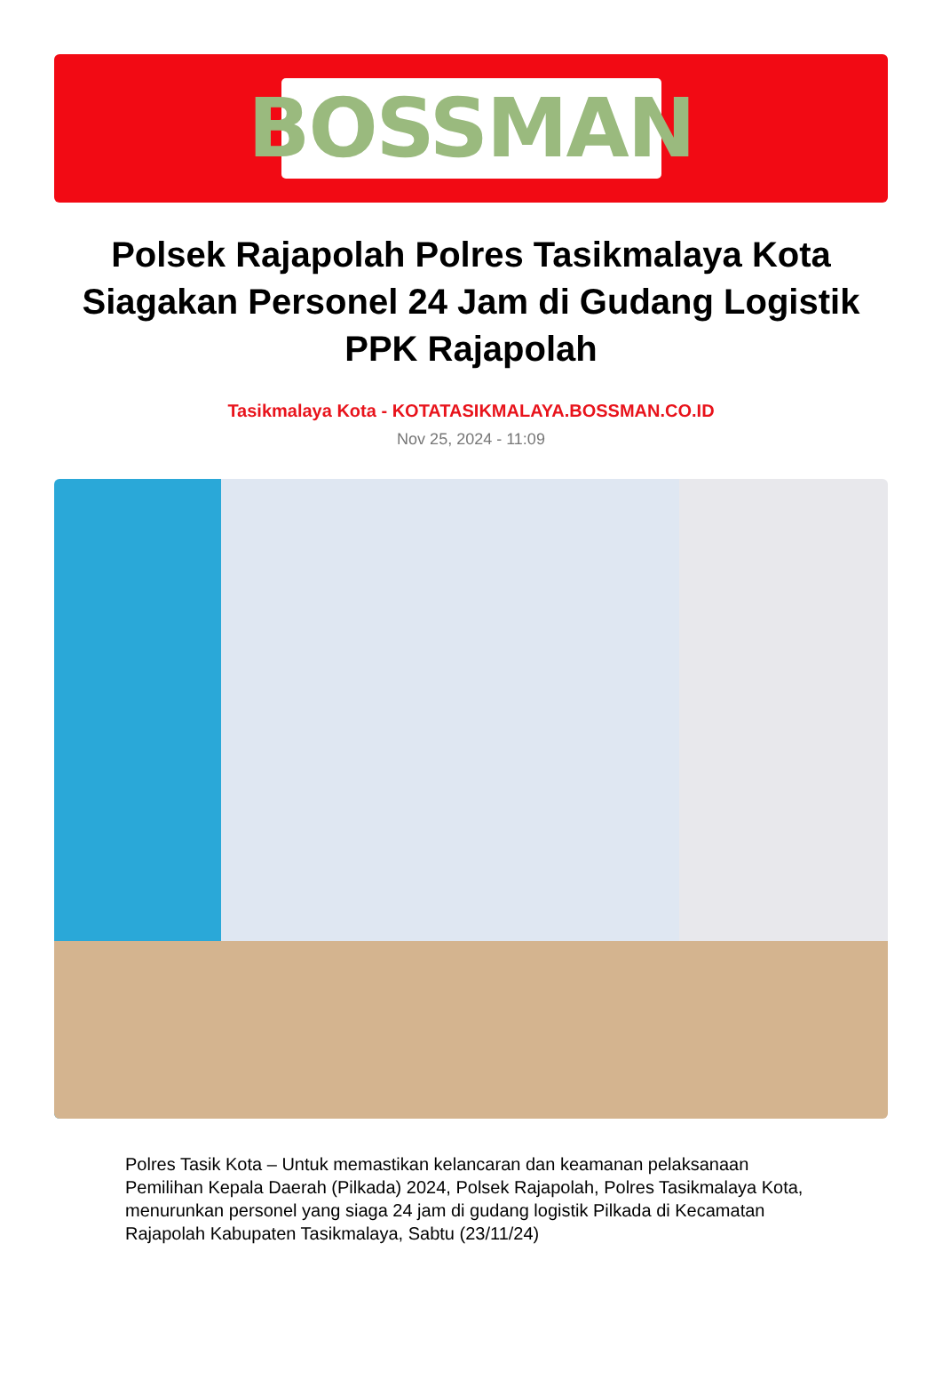BOSSMAN
Polsek Rajapolah Polres Tasikmalaya Kota Siagakan Personel 24 Jam di Gudang Logistik PPK Rajapolah
Tasikmalaya Kota - KOTATASIKMALAYA.BOSSMAN.CO.ID
Nov 25, 2024 - 11:09
Polres Tasik Kota – Untuk memastikan kelancaran dan keamanan pelaksanaan Pemilihan Kepala Daerah (Pilkada) 2024, Polsek Rajapolah, Polres Tasikmalaya Kota, menurunkan personel yang siaga 24 jam di gudang logistik Pilkada di Kecamatan Rajapolah Kabupaten Tasikmalaya, Sabtu (23/11/24)